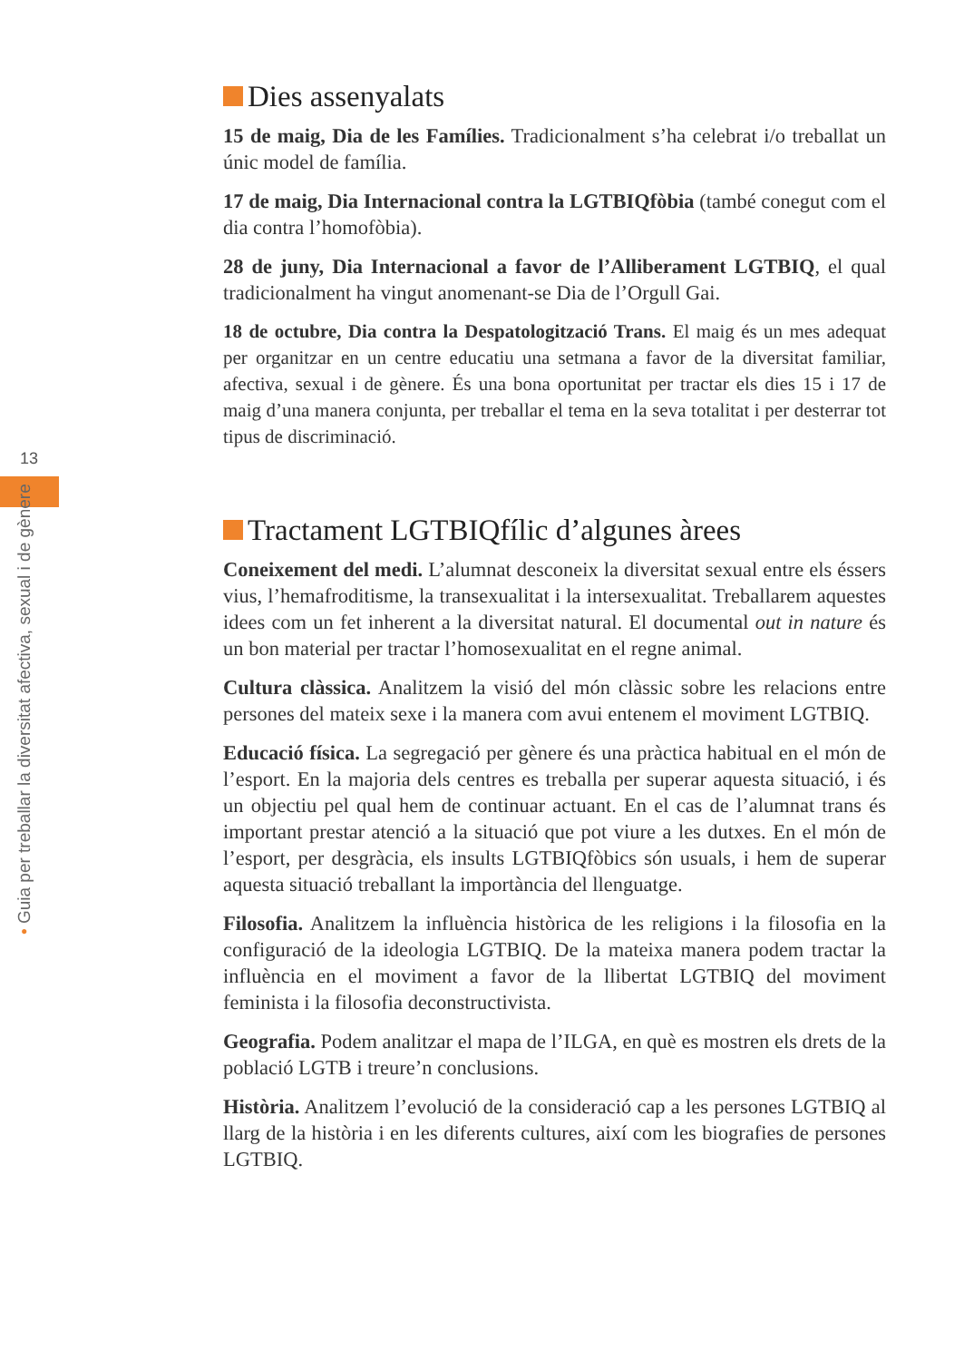13
• Guia per treballar la diversitat afectiva, sexual i de gènere
Dies assenyalats
15 de maig, Dia de les Famílies. Tradicionalment s’ha celebrat i/o treballat un únic model de família.
17 de maig, Dia Internacional contra la LGTBIQfòbia (també conegut com el dia contra l’homofòbia).
28 de juny, Dia Internacional a favor de l’Alliberament LGTBIQ, el qual tradicionalment ha vingut anomenant-se Dia de l’Orgull Gai.
18 de octubre, Dia contra la Despatologització Trans. El maig és un mes adequat per organitzar en un centre educatiu una setmana a favor de la diversitat familiar, afectiva, sexual i de gènere. És una bona oportunitat per tractar els dies 15 i 17 de maig d’una manera conjunta, per treballar el tema en la seva totalitat i per desterrar tot tipus de discriminació.
Tractament LGTBIQfílic d’algunes àrees
Coneixement del medi. L’alumnat desconeix la diversitat sexual entre els éssers vius, l’hemafroditisme, la transexualitat i la intersexualitat. Treballarem aquestes idees com un fet inherent a la diversitat natural. El documental out in nature és un bon material per tractar l’homosexualitat en el regne animal.
Cultura clàssica. Analitzem la visió del món clàssic sobre les relacions entre persones del mateix sexe i la manera com avui entenem el moviment LGTBIQ.
Educació física. La segregació per gènere és una pràctica habitual en el món de l’esport. En la majoria dels centres es treballa per superar aquesta situació, i és un objectiu pel qual hem de continuar actuant. En el cas de l’alumnat trans és important prestar atenció a la situació que pot viure a les dutxes. En el món de l’esport, per desgràcia, els insults LGTBIQfòbics són usuals, i hem de superar aquesta situació treballant la importància del llenguatge.
Filosofia. Analitzem la influència històrica de les religions i la filosofia en la configuració de la ideologia LGTBIQ. De la mateixa manera podem tractar la influència en el moviment a favor de la llibertat LGTBIQ del moviment feminista i la filosofia deconstructivista.
Geografia. Podem analitzar el mapa de l’ILGA, en què es mostren els drets de la població LGTB i treure’n conclusions.
Història. Analitzem l’evolució de la consideració cap a les persones LGTBIQ al llarg de la història i en les diferents cultures, així com les biografies de persones LGTBIQ.